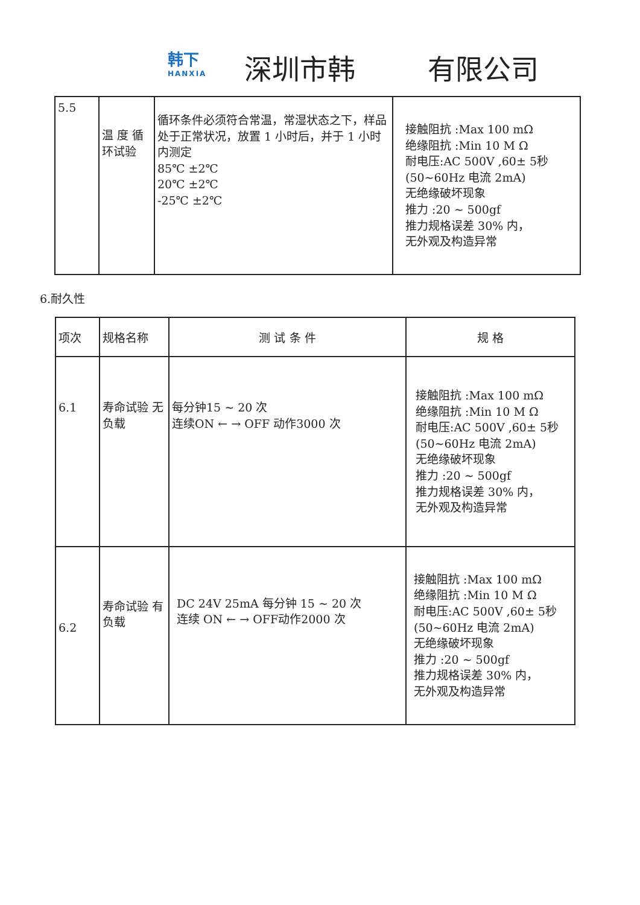韩下
HANXIA
深圳市韩 有限公司
| 5.5 | 温 度 循环试验 | 循环条件必须符合常温，常湿状态之下，样品处于正常状况，放置 1 小时后，并于 1 小时内测定 85℃ ±2℃ 20℃ ±2℃ -25℃ ±2℃ | 接触阻抗 :Max 100 mΩ 绝缘阻抗 :Min 10 M Ω 耐电压:AC 500V ,60± 5秒 (50~60Hz 电流 2mA) 无绝缘破坏现象 推力 :20 ~ 500gf 推力规格误差 30% 内， 无外观及构造异常 |
6.耐久性
| 项次 | 规格名称 | 测 试 条 件 | 规 格 |
| --- | --- | --- | --- |
| 6.1 | 寿命试验 无负载 | 每分钟15 ~ 20 次 连续ON ← → OFF 动作3000 次 | 接触阻抗 :Max 100 mΩ 绝缘阻抗 :Min 10 M Ω 耐电压:AC 500V ,60± 5秒 (50~60Hz 电流 2mA) 无绝缘破坏现象 推力 :20 ~ 500gf 推力规格误差 30% 内， 无外观及构造异常 |
| 6.2 | 寿命试验 有负载 | DC 24V 25mA 每分钟 15 ~ 20 次 连续 ON ← → OFF动作2000 次 | 接触阻抗 :Max 100 mΩ 绝缘阻抗 :Min 10 M Ω 耐电压:AC 500V ,60± 5秒 (50~60Hz 电流 2mA) 无绝缘破坏现象 推力 :20 ~ 500gf 推力规格误差 30% 内， 无外观及构造异常 |